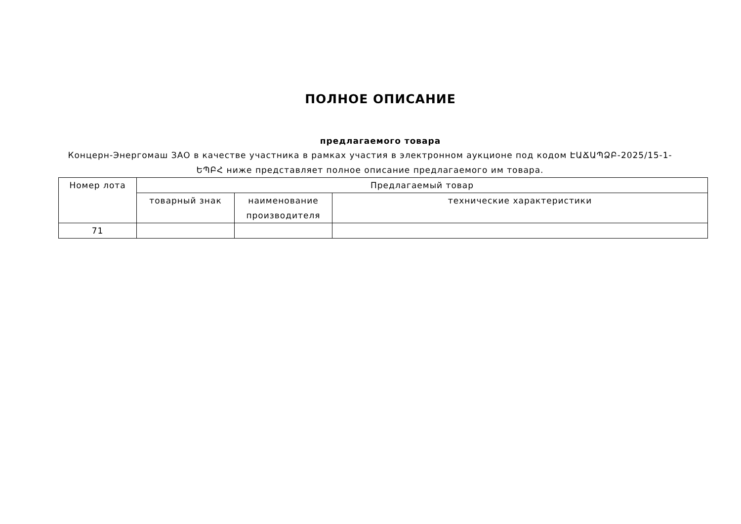ПОЛНОЕ ОПИСАНИЕ
предлагаемого товара
Концерн-Энергомаш ЗАО в качестве участника в рамках участия в электронном аукционе под кодом ԷԱՃԱՊՁԲ-2025/15-1-ԵՊԲՀ ниже представляет полное описание предлагаемого им товара.
| Номер лота | Предлагаемый товар | | |
| --- | --- | --- | --- |
| | товарный знак | наименование производителя | технические характеристики |
| 71 | | | |